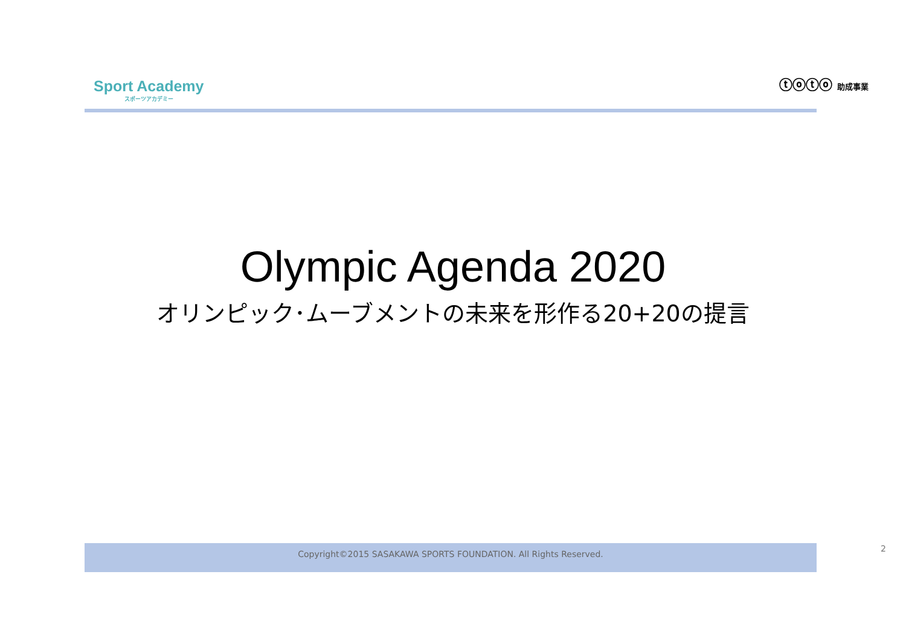Sport Academy
スポーツアカデミー
ⓣⓞⓣⓞ 助成事業
Olympic Agenda 2020
オリンピック･ムーブメントの未来を形作る20+20の提言
Copyright©2015 SASAKAWA SPORTS FOUNDATION. All Rights Reserved. 2